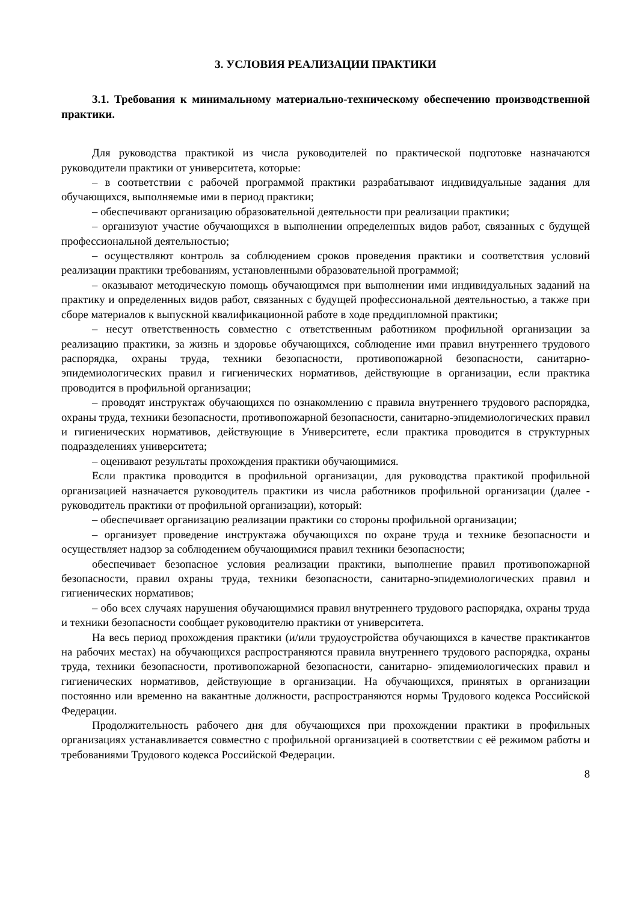3. УСЛОВИЯ РЕАЛИЗАЦИИ ПРАКТИКИ
3.1. Требования к минимальному материально-техническому обеспечению производственной практики.
Для руководства практикой из числа руководителей по практической подготовке назначаются руководители практики от университета, которые:
– в соответствии с рабочей программой практики разрабатывают индивидуальные задания для обучающихся, выполняемые ими в период практики;
– обеспечивают организацию образовательной деятельности при реализации практики;
– организуют участие обучающихся в выполнении определенных видов работ, связанных с будущей профессиональной деятельностью;
– осуществляют контроль за соблюдением сроков проведения практики и соответствия условий реализации практики требованиям, установленными образовательной программой;
– оказывают методическую помощь обучающимся при выполнении ими индивидуальных заданий на практику и определенных видов работ, связанных с будущей профессиональной деятельностью, а также при сборе материалов к выпускной квалификационной работе в ходе преддипломной практики;
– несут ответственность совместно с ответственным работником профильной организации за реализацию практики, за жизнь и здоровье обучающихся, соблюдение ими правил внутреннего трудового распорядка, охраны труда, техники безопасности, противопожарной безопасности, санитарно-эпидемиологических правил и гигиенических нормативов, действующие в организации, если практика проводится в профильной организации;
– проводят инструктаж обучающихся по ознакомлению с правила внутреннего трудового распорядка, охраны труда, техники безопасности, противопожарной безопасности, санитарно-эпидемиологических правил и гигиенических нормативов, действующие в Университете, если практика проводится в структурных подразделениях университета;
– оценивают результаты прохождения практики обучающимися.
Если практика проводится в профильной организации, для руководства практикой профильной организацией назначается руководитель практики из числа работников профильной организации (далее - руководитель практики от профильной организации), который:
– обеспечивает организацию реализации практики со стороны профильной организации;
– организует проведение инструктажа обучающихся по охране труда и технике безопасности и осуществляет надзор за соблюдением обучающимися правил техники безопасности;
обеспечивает безопасное условия реализации практики, выполнение правил противопожарной безопасности, правил охраны труда, техники безопасности, санитарно-эпидемиологических правил и гигиенических нормативов;
– обо всех случаях нарушения обучающимися правил внутреннего трудового распорядка, охраны труда и техники безопасности сообщает руководителю практики от университета.
На весь период прохождения практики (и/или трудоустройства обучающихся в качестве практикантов на рабочих местах) на обучающихся распространяются правила внутреннего трудового распорядка, охраны труда, техники безопасности, противопожарной безопасности, санитарно- эпидемиологических правил и гигиенических нормативов, действующие в организации. На обучающихся, принятых в организации постоянно или временно на вакантные должности, распространяются нормы Трудового кодекса Российской Федерации.
Продолжительность рабочего дня для обучающихся при прохождении практики в профильных организациях устанавливается совместно с профильной организацией в соответствии с её режимом работы и требованиями Трудового кодекса Российской Федерации.
8